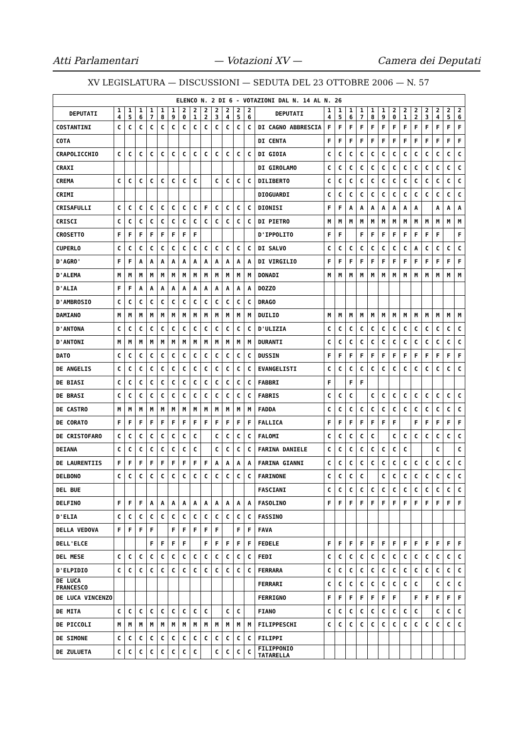Atti Parlamentari — Votazioni XV — Camera dei Deputati
XV LEGISLATURA — DISCUSSIONI — SEDUTA DEL 23 OTTOBRE 2006 — N. 57
| ELENCO N. 2 DI 6 - VOTAZIONI DAL N. 14 AL N. 26 | | | | | | | | | | | | | | | | | | | | | | | | | | | |
| DEPUTATI | 1 4 | 1 5 | 1 6 | 1 7 | 1 8 | 1 9 | 2 0 | 2 1 | 2 2 | 2 3 | 2 4 | 2 5 | 2 6 | DEPUTATI | 1 4 | 1 5 | 1 6 | 1 7 | 1 8 | 1 9 | 2 0 | 2 1 | 2 2 | 2 3 | 2 4 | 2 5 | 2 6 |
| COSTANTINI | C | C | C | C | C | C | C | C | C | C | C | C | C | DI CAGNO ABBRESCIA | F | F | F | F | F | F | F | F | F | F | F | F | F |
| COTA | | | | | | | | | | | | | | DI CENTA | F | F | F | F | F | F | F | F | F | F | F | F | F |
| CRAPOLICCHIO | C | C | C | C | C | C | C | C | C | C | C | C | C | DI GIOIA | C | C | C | C | C | C | C | C | C | C | C | C | C |
| CRAXI | | | | | | | | | | | | | | DI GIROLAMO | C | C | C | C | C | C | C | C | C | C | C | C | C |
| CREMA | C | C | C | C | C | C | C | C | | C | C | C | C | DILIBERTO | C | C | C | C | C | C | C | C | C | C | C | C | C |
| CRIMI | | | | | | | | | | | | | | DIOGUARDI | C | C | C | C | C | C | C | C | C | C | C | C | C |
| CRISAFULLI | C | C | C | C | C | C | C | C | F | C | C | C | C | DIONISI | F | F | A | A | A | A | A | A | A | | A | A | A |
| CRISCI | C | C | C | C | C | C | C | C | C | C | C | C | C | DI PIETRO | M | M | M | M | M | M | M | M | M | M | M | M | M |
| CROSETTO | F | F | F | F | F | F | F | F | | | | | | D'IPPOLITO | F | F | | F | F | F | F | F | F | F | F | | F |
| CUPERLO | C | C | C | C | C | C | C | C | C | C | C | C | C | DI SALVO | C | C | C | C | C | C | C | C | A | C | C | C | C |
| D'AGRO' | F | F | A | A | A | A | A | A | A | A | A | A | A | DI VIRGILIO | F | F | F | F | F | F | F | F | F | F | F | F | F |
| D'ALEMA | M | M | M | M | M | M | M | M | M | M | M | M | M | DONADI | M | M | M | M | M | M | M | M | M | M | M | M | M |
| D'ALIA | F | F | A | A | A | A | A | A | A | A | A | A | A | DOZZO | | | | | | | | | | | | | |
| D'AMBROSIO | C | C | C | C | C | C | C | C | C | C | C | C | C | DRAGO | | | | | | | | | | | | | |
| DAMIANO | M | M | M | M | M | M | M | M | M | M | M | M | M | DUILIO | M | M | M | M | M | M | M | M | M | M | M | M | M |
| D'ANTONA | C | C | C | C | C | C | C | C | C | C | C | C | C | D'ULIZIA | C | C | C | C | C | C | C | C | C | C | C | C | C |
| D'ANTONI | M | M | M | M | M | M | M | M | M | M | M | M | M | DURANTI | C | C | C | C | C | C | C | C | C | C | C | C | C |
| DATO | C | C | C | C | C | C | C | C | C | C | C | C | C | DUSSIN | F | F | F | F | F | F | F | F | F | F | F | F | F |
| DE ANGELIS | C | C | C | C | C | C | C | C | C | C | C | C | C | EVANGELISTI | C | C | C | C | C | C | C | C | C | C | C | C | C |
| DE BIASI | C | C | C | C | C | C | C | C | C | C | C | C | C | FABBRI | F | | F | F | | | | | | | | | |
| DE BRASI | C | C | C | C | C | C | C | C | C | C | C | C | C | FABRIS | C | C | C | | C | C | C | C | C | C | C | C | C |
| DE CASTRO | M | M | M | M | M | M | M | M | M | M | M | M | M | FADDA | C | C | C | C | C | C | C | C | C | C | C | C | C |
| DE CORATO | F | F | F | F | F | F | F | F | F | F | F | F | F | FALLICA | F | F | F | F | F | F | F | | F | F | F | F | F |
| DE CRISTOFARO | C | C | C | C | C | C | C | C | | C | C | C | C | FALOMI | C | C | C | C | C | | C | C | C | C | C | C | C |
| DEIANA | C | C | C | C | C | C | C | C | | C | C | C | C | FARINA DANIELE | C | C | C | C | C | C | C | C | | | C | | C |
| DE LAURENTIIS | F | F | F | F | F | F | F | F | F | A | A | A | A | FARINA GIANNI | C | C | C | C | C | C | C | C | C | C | C | C | C |
| DELBONO | C | C | C | C | C | C | C | C | C | C | C | C | C | FARINONE | C | C | C | C | | C | C | C | C | C | C | C | C |
| DEL BUE | | | | | | | | | | | | | | FASCIANI | C | C | C | C | C | C | C | C | C | C | C | C | C |
| DELFINO | F | F | F | A | A | A | A | A | A | A | A | A | A | FASOLINO | F | F | F | F | F | F | F | F | F | F | F | F | F |
| D'ELIA | C | C | C | C | C | C | C | C | C | C | C | C | C | FASSINO | | | | | | | | | | | | | |
| DELLA VEDOVA | F | F | F | F | | F | F | F | F | F | | F | F | FAVA | | | | | | | | | | | | | |
| DELL'ELCE | | | | F | F | F | F | | F | F | F | F | F | FEDELE | F | F | F | F | F | F | F | F | F | F | F | F | F |
| DEL MESE | C | C | C | C | C | C | C | C | C | C | C | C | C | FEDI | C | C | C | C | C | C | C | C | C | C | C | C | C |
| D'ELPIDIO | C | C | C | C | C | C | C | C | C | C | C | C | C | FERRARA | C | C | C | C | C | C | C | C | C | C | C | C | C |
| DE LUCA FRANCESCO | | | | | | | | | | | | | | FERRARI | C | C | C | C | C | C | C | C | C | | C | C | C |
| DE LUCA VINCENZO | | | | | | | | | | | | | | FERRIGNO | F | F | F | F | F | F | F | | F | F | F | F | F |
| DE MITA | C | C | C | C | C | C | C | C | C | | C | C | | FIANO | C | C | C | C | C | C | C | C | C | | C | C | C |
| DE PICCOLI | M | M | M | M | M | M | M | M | M | M | M | M | M | FILIPPESCHI | C | C | C | C | C | C | C | C | C | C | C | C | C |
| DE SIMONE | C | C | C | C | C | C | C | C | C | C | C | C | C | FILIPPI | | | | | | | | | | | | | |
| DE ZULUETA | C | C | C | C | C | C | C | C | | C | C | C | C | FILIPPONIO TATARELLA | | | | | | | | | | | | | |